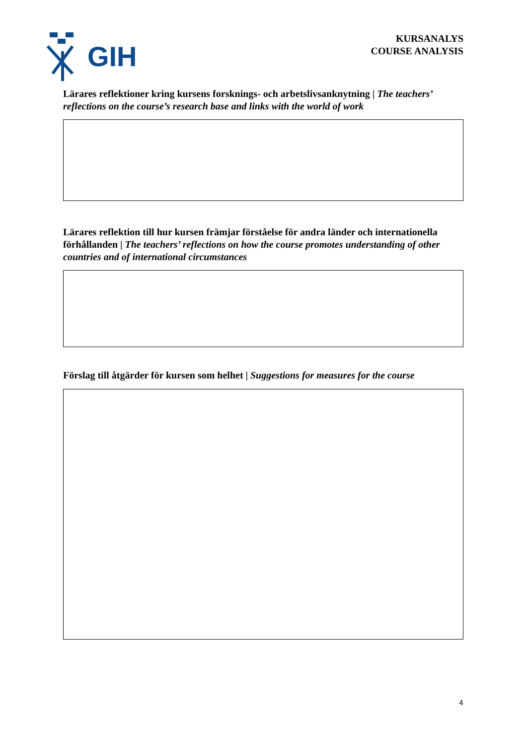GIH
KURSANALYS
COURSE ANALYSIS
Lärares reflektioner kring kursens forsknings- och arbetslivsanknytning | The teachers’ reflections on the course’s research base and links with the world of work
Lärares reflektion till hur kursen främjar förståelse för andra länder och internationella förhållanden | The teachers’ reflections on how the course promotes understanding of other countries and of international circumstances
Förslag till åtgärder för kursen som helhet | Suggestions for measures for the course
4